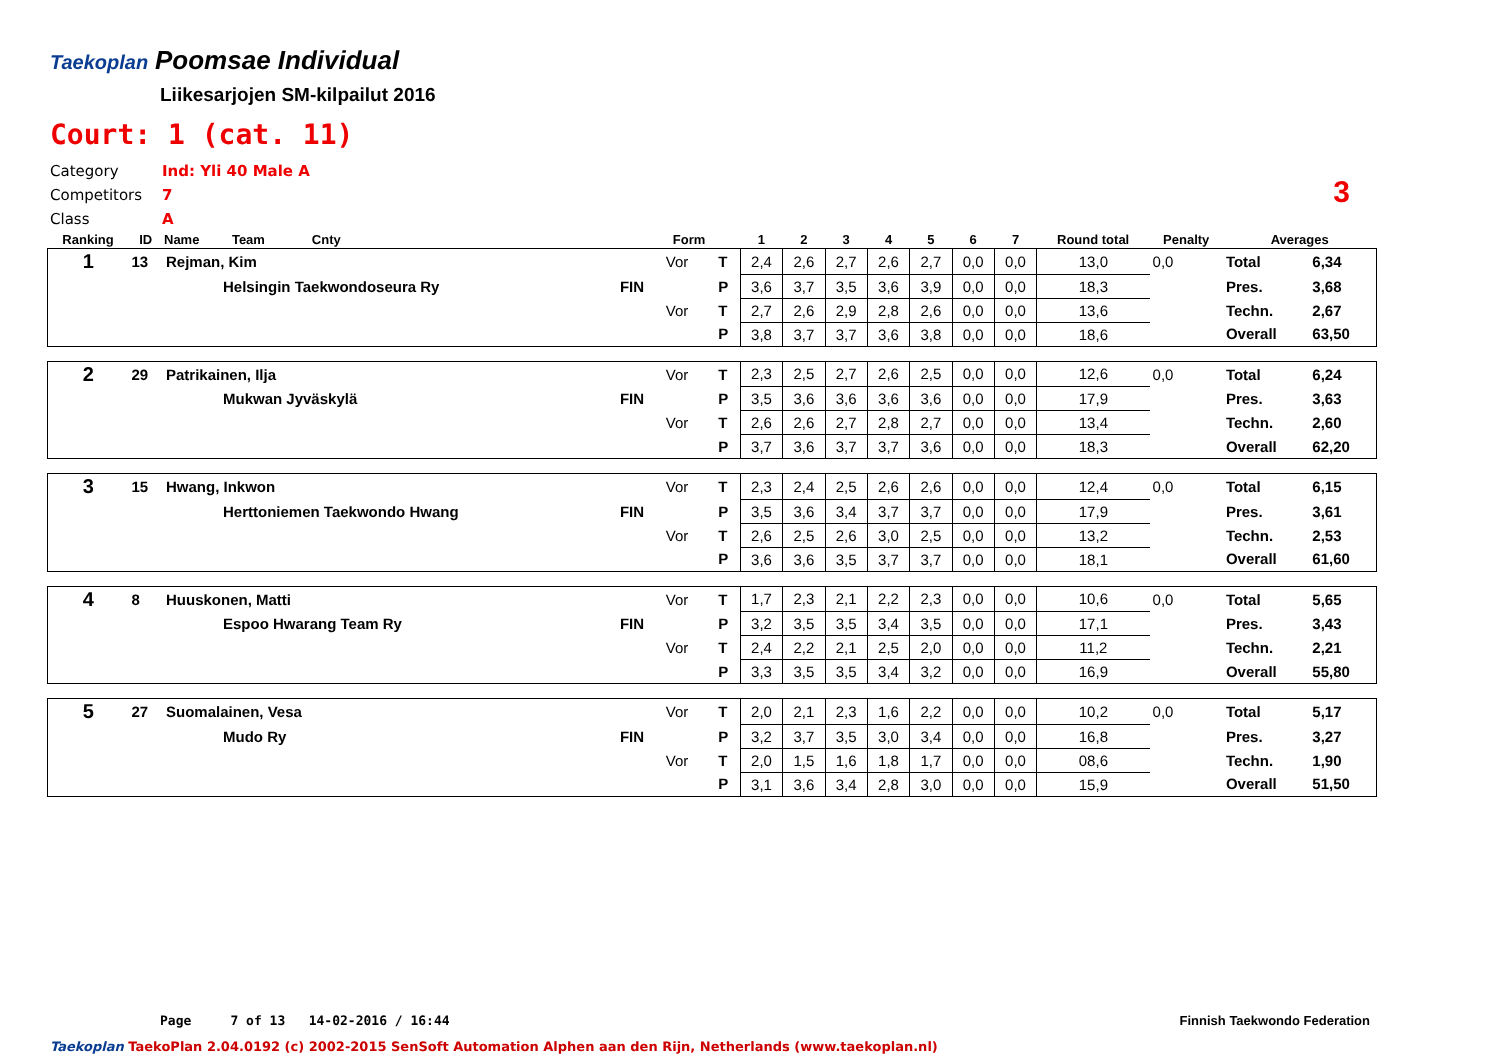Taekoplan
Poomsae Individual
Liikesarjojen SM-kilpailut 2016
Court: 1 (cat. 11)
Category Ind: Yli 40 Male A
Competitors 7
Class A
3
| Ranking | ID | Name Team Cnty | | Form | | 1 | 2 | 3 | 4 | 5 | 6 | 7 | Round total | Penalty | Averages | |
| --- | --- | --- | --- | --- | --- | --- | --- | --- | --- | --- | --- | --- | --- | --- | --- | --- |
| 1 | 13 | Rejman, Kim | | Vor | T | 2,4 | 2,6 | 2,7 | 2,6 | 2,7 | 0,0 | 0,0 | 13,0 | 0,0 | Total | 6,34 |
| | | Helsingin Taekwondoseura Ry | FIN | | P | 3,6 | 3,7 | 3,5 | 3,6 | 3,9 | 0,0 | 0,0 | 18,3 | | Pres. | 3,68 |
| | | | | Vor | T | 2,7 | 2,6 | 2,9 | 2,8 | 2,6 | 0,0 | 0,0 | 13,6 | | Techn. | 2,67 |
| | | | | | P | 3,8 | 3,7 | 3,7 | 3,6 | 3,8 | 0,0 | 0,0 | 18,6 | | Overall | 63,50 |
| 2 | 29 | Patrikainen, Ilja | | Vor | T | 2,3 | 2,5 | 2,7 | 2,6 | 2,5 | 0,0 | 0,0 | 12,6 | 0,0 | Total | 6,24 |
| | | Mukwan Jyväskylä | FIN | | P | 3,5 | 3,6 | 3,6 | 3,6 | 3,6 | 0,0 | 0,0 | 17,9 | | Pres. | 3,63 |
| | | | | Vor | T | 2,6 | 2,6 | 2,7 | 2,8 | 2,7 | 0,0 | 0,0 | 13,4 | | Techn. | 2,60 |
| | | | | | P | 3,7 | 3,6 | 3,7 | 3,7 | 3,6 | 0,0 | 0,0 | 18,3 | | Overall | 62,20 |
| 3 | 15 | Hwang, Inkwon | | Vor | T | 2,3 | 2,4 | 2,5 | 2,6 | 2,6 | 0,0 | 0,0 | 12,4 | 0,0 | Total | 6,15 |
| | | Herttoniemen Taekwondo Hwang | FIN | | P | 3,5 | 3,6 | 3,4 | 3,7 | 3,7 | 0,0 | 0,0 | 17,9 | | Pres. | 3,61 |
| | | | | Vor | T | 2,6 | 2,5 | 2,6 | 3,0 | 2,5 | 0,0 | 0,0 | 13,2 | | Techn. | 2,53 |
| | | | | | P | 3,6 | 3,6 | 3,5 | 3,7 | 3,7 | 0,0 | 0,0 | 18,1 | | Overall | 61,60 |
| 4 | 8 | Huuskonen, Matti | | Vor | T | 1,7 | 2,3 | 2,1 | 2,2 | 2,3 | 0,0 | 0,0 | 10,6 | 0,0 | Total | 5,65 |
| | | Espoo Hwarang Team Ry | FIN | | P | 3,2 | 3,5 | 3,5 | 3,4 | 3,5 | 0,0 | 0,0 | 17,1 | | Pres. | 3,43 |
| | | | | Vor | T | 2,4 | 2,2 | 2,1 | 2,5 | 2,0 | 0,0 | 0,0 | 11,2 | | Techn. | 2,21 |
| | | | | | P | 3,3 | 3,5 | 3,5 | 3,4 | 3,2 | 0,0 | 0,0 | 16,9 | | Overall | 55,80 |
| 5 | 27 | Suomalainen, Vesa | | Vor | T | 2,0 | 2,1 | 2,3 | 1,6 | 2,2 | 0,0 | 0,0 | 10,2 | 0,0 | Total | 5,17 |
| | | Mudo Ry | FIN | | P | 3,2 | 3,7 | 3,5 | 3,0 | 3,4 | 0,0 | 0,0 | 16,8 | | Pres. | 3,27 |
| | | | | Vor | T | 2,0 | 1,5 | 1,6 | 1,8 | 1,7 | 0,0 | 0,0 | 08,6 | | Techn. | 1,90 |
| | | | | | P | 3,1 | 3,6 | 3,4 | 2,8 | 3,0 | 0,0 | 0,0 | 15,9 | | Overall | 51,50 |
Page 7 of 13 14-02-2016 / 16:44 Finnish Taekwondo Federation
Taekoplan TaekoPlan 2.04.0192 (c) 2002-2015 SenSoft Automation Alphen aan den Rijn, Netherlands (www.taekoplan.nl)